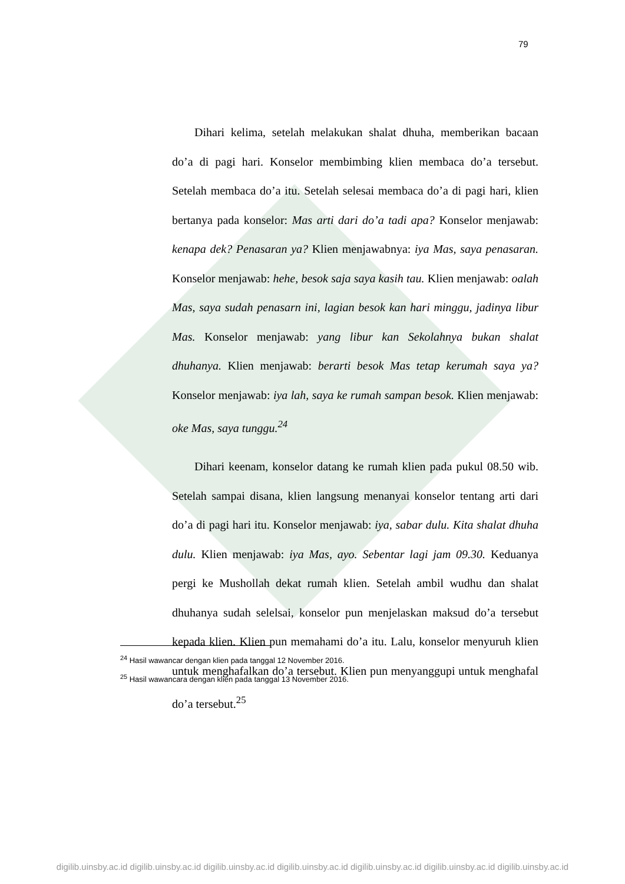79
Dihari kelima, setelah melakukan shalat dhuha, memberikan bacaan do’a di pagi hari. Konselor membimbing klien membaca do’a tersebut. Setelah membaca do’a itu. Setelah selesai membaca do’a di pagi hari, klien bertanya pada konselor: Mas arti dari do’a tadi apa? Konselor menjawab: kenapa dek? Penasaran ya? Klien menjawabnya: iya Mas, saya penasaran. Konselor menjawab: hehe, besok saja saya kasih tau. Klien menjawab: oalah Mas, saya sudah penasarn ini, lagian besok kan hari minggu, jadinya libur Mas. Konselor menjawab: yang libur kan Sekolahnya bukan shalat dhuhanya. Klien menjawab: berarti besok Mas tetap kerumah saya ya? Konselor menjawab: iya lah, saya ke rumah sampan besok. Klien menjawab: oke Mas, saya tunggu.<sup>24</sup>
Dihari keenam, konselor datang ke rumah klien pada pukul 08.50 wib. Setelah sampai disana, klien langsung menanyai konselor tentang arti dari do’a di pagi hari itu. Konselor menjawab: iya, sabar dulu. Kita shalat dhuha dulu. Klien menjawab: iya Mas, ayo. Sebentar lagi jam 09.30. Keduanya pergi ke Mushollah dekat rumah klien. Setelah ambil wudhu dan shalat dhuhanya sudah selelsai, konselor pun menjelaskan maksud do’a tersebut kepada klien. Klien pun memahami do’a itu. Lalu, konselor menyuruh klien untuk menghafalkan do’a tersebut. Klien pun menyanggupi untuk menghafal do’a tersebut.<sup>25</sup>
<sup>24</sup> Hasil wawancar dengan klien pada tanggal 12 November 2016.
<sup>25</sup> Hasil wawancara dengan klien pada tanggal 13 November 2016.
digilib.uinsby.ac.id digilib.uinsby.ac.id digilib.uinsby.ac.id digilib.uinsby.ac.id digilib.uinsby.ac.id digilib.uinsby.ac.id digilib.uinsby.ac.id